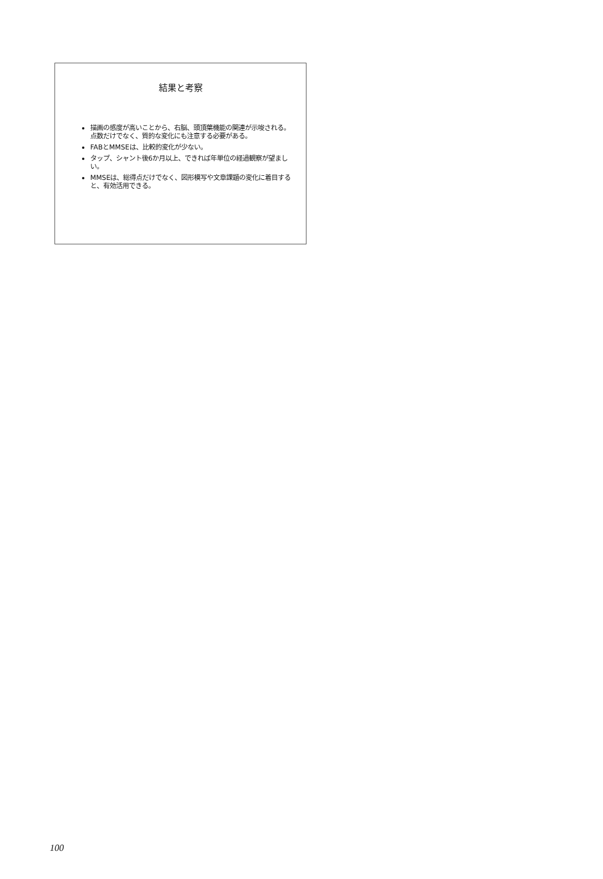結果と考察
描画の感度が高いことから、右脳、頭頂葉機能の関連が示唆される。点数だけでなく、質的な変化にも注意する必要がある。
FABとMMSEは、比較的変化が少ない。
タップ、シャント後6か月以上、できれば年単位の経過観察が望ましい。
MMSEは、総得点だけでなく、図形模写や文章課題の変化に着目すると、有効活用できる。
100